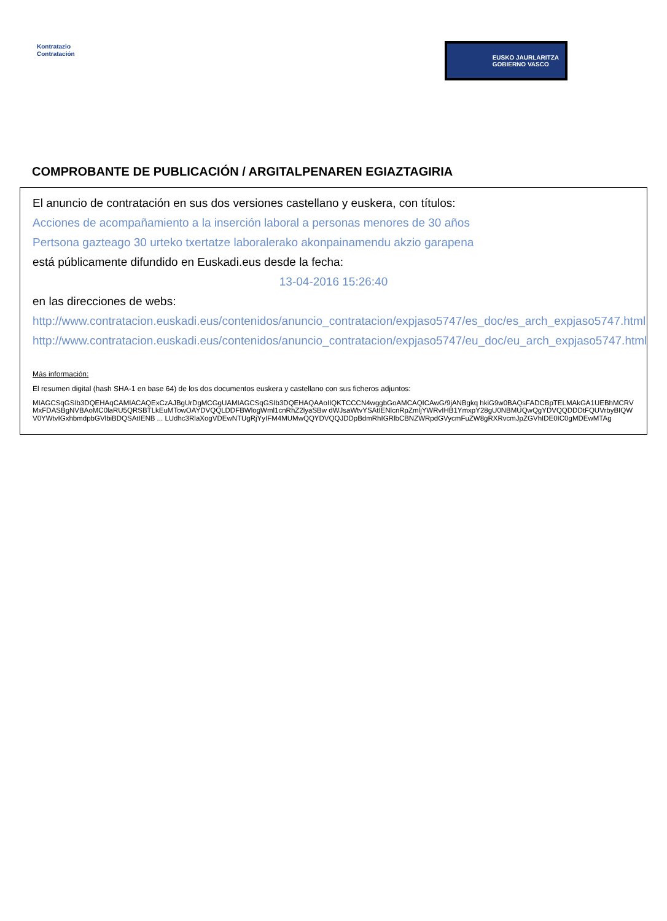Kontratazio
Contratación
EUSKO JAURLARITZA
GOBIERNO VASCO
COMPROBANTE DE PUBLICACIÓN / ARGITALPENAREN EGIAZTAGIRIA
El anuncio de contratación en sus dos versiones castellano y euskera, con títulos:
Acciones de acompañamiento a la inserción laboral a personas menores de 30 años
Pertsona gazteago 30 urteko txertatze laboralerako akonpainamendu akzio garapena
está públicamente difundido en Euskadi.eus desde la fecha:
13-04-2016 15:26:40
en las direcciones de webs:
http://www.contratacion.euskadi.eus/contenidos/anuncio_contratacion/expjaso5747/es_doc/es_arch_expjaso5747.html
http://www.contratacion.euskadi.eus/contenidos/anuncio_contratacion/expjaso5747/eu_doc/eu_arch_expjaso5747.html
Más información:
El resumen digital (hash SHA-1 en base 64) de los dos documentos euskera y castellano con sus ficheros adjuntos:
MIAGCSqGSIb3DQEHAqCAMIACAQExCzAJBgUrDgMCGgUAMIAGCSqGSIb3DQEHAQAAoIIQKTCCCN4wggbGoAMCAQICAwG/9jANBgkq hkiG9w0BAQsFADCBpTELMAkGA1UEBhMCRVMxFDASBgNVBAoMC0laRU5QRSBTLkEuMTowOAYDVQQLDDFBWlogWml1cnRhZ2lyaSBw dWJsaWtvYSAtIENlcnRpZmljYWRvIHB1YmxpY28gU0NBMUQwQgYDVQQDDDtFQUVrbyBIQWV0YWtvIGxhbmdpbGVlbiBDQSAtIENB ... LUdhc3RlaXogVDEwNTUgRjYyIFM4MUMwQQYDVQQJDDpBdmRhIGRlbCBNZWRpdGVycmFuZW8gRXRvcmJpZGVhIDE0IC0gMDEwMTAg